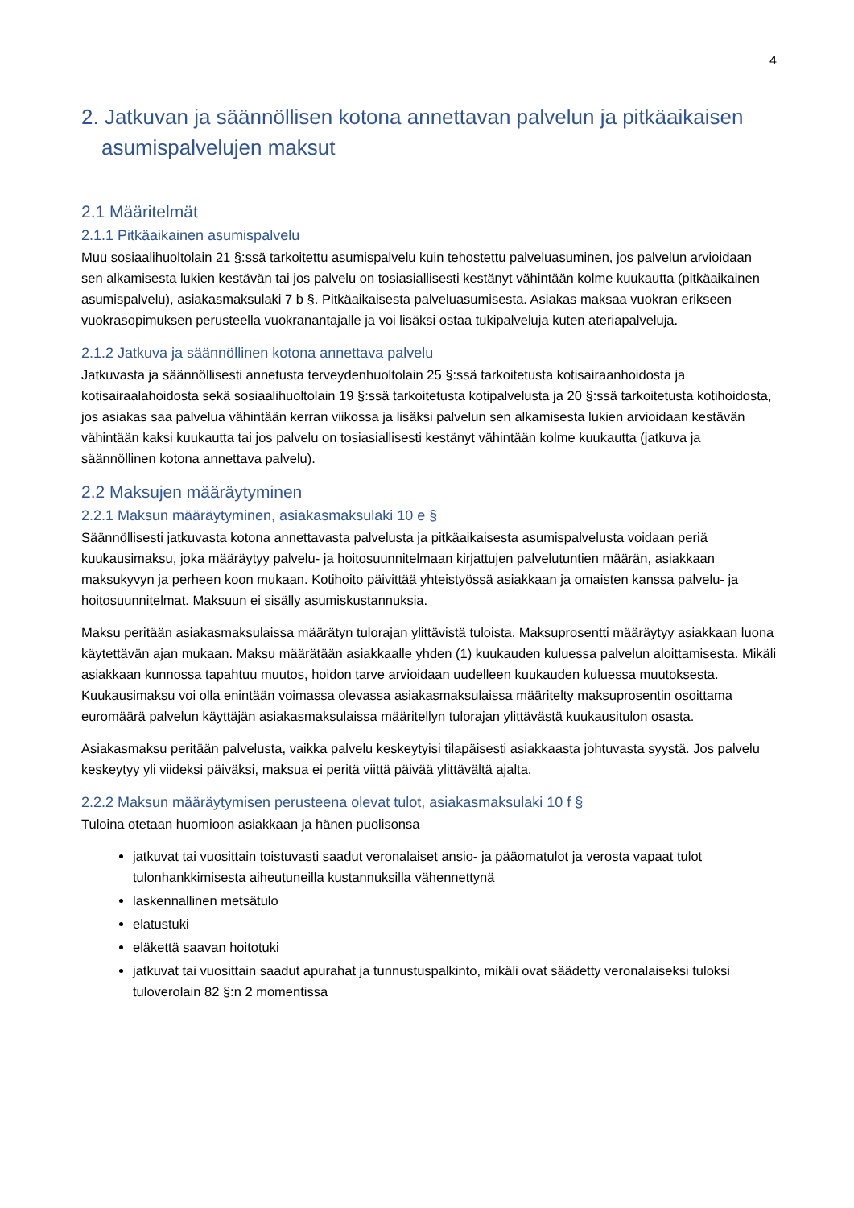4
2. Jatkuvan ja säännöllisen kotona annettavan palvelun ja pitkäaikaisen asumispalvelujen maksut
2.1 Määritelmät
2.1.1 Pitkäaikainen asumispalvelu
Muu sosiaalihuoltolain 21 §:ssä tarkoitettu asumispalvelu kuin tehostettu palveluasuminen, jos palvelun arvioidaan sen alkamisesta lukien kestävän tai jos palvelu on tosiasiallisesti kestänyt vähintään kolme kuukautta (pitkäaikainen asumispalvelu), asiakasmaksulaki 7 b §. Pitkäaikaisesta palveluasumisesta. Asiakas maksaa vuokran erikseen vuokrasopimuksen perusteella vuokranantajalle ja voi lisäksi ostaa tukipalveluja kuten ateriapalveluja.
2.1.2 Jatkuva ja säännöllinen kotona annettava palvelu
Jatkuvasta ja säännöllisesti annetusta terveydenhuoltolain 25 §:ssä tarkoitetusta kotisairaanhoidosta ja kotisairaalahoidosta sekä sosiaalihuoltolain 19 §:ssä tarkoitetusta kotipalvelusta ja 20 §:ssä tarkoitetusta kotihoidosta, jos asiakas saa palvelua vähintään kerran viikossa ja lisäksi palvelun sen alkamisesta lukien arvioidaan kestävän vähintään kaksi kuukautta tai jos palvelu on tosiasiallisesti kestänyt vähintään kolme kuukautta (jatkuva ja säännöllinen kotona annettava palvelu).
2.2 Maksujen määräytyminen
2.2.1 Maksun määräytyminen, asiakasmaksulaki 10 e §
Säännöllisesti jatkuvasta kotona annettavasta palvelusta ja pitkäaikaisesta asumispalvelusta voidaan periä kuukausimaksu, joka määräytyy palvelu- ja hoitosuunnitelmaan kirjattujen palvelutuntien määrän, asiakkaan maksukyvyn ja perheen koon mukaan. Kotihoito päivittää yhteistyössä asiakkaan ja omaisten kanssa palvelu- ja hoitosuunnitelmat. Maksuun ei sisälly asumiskustannuksia.
Maksu peritään asiakasmaksulaissa määrätyn tulorajan ylittävistä tuloista. Maksuprosentti määräytyy asiakkaan luona käytettävän ajan mukaan. Maksu määrätään asiakkaalle yhden (1) kuukauden kuluessa palvelun aloittamisesta. Mikäli asiakkaan kunnossa tapahtuu muutos, hoidon tarve arvioidaan uudelleen kuukauden kuluessa muutoksesta. Kuukausimaksu voi olla enintään voimassa olevassa asiakasmaksulaissa määritelty maksuprosentin osoittama euromäärä palvelun käyttäjän asiakasmaksulaissa määritellyn tulorajan ylittävästä kuukausitulon osasta.
Asiakasmaksu peritään palvelusta, vaikka palvelu keskeytyisi tilapäisesti asiakkaasta johtuvasta syystä. Jos palvelu keskeytyy yli viideksi päiväksi, maksua ei peritä viittä päivää ylittävältä ajalta.
2.2.2 Maksun määräytymisen perusteena olevat tulot, asiakasmaksulaki 10 f §
Tuloina otetaan huomioon asiakkaan ja hänen puolisonsa
jatkuvat tai vuosittain toistuvasti saadut veronalaiset ansio- ja pääomatulot ja verosta vapaat tulot tulonhankkimisesta aiheutuneilla kustannuksilla vähennettynä
laskennallinen metsätulo
elatustuki
eläkettä saavan hoitotuki
jatkuvat tai vuosittain saadut apurahat ja tunnustuspalkinto, mikäli ovat säädetty veronalaiseksi tuloksi tuloverolain 82 §:n 2 momentissa